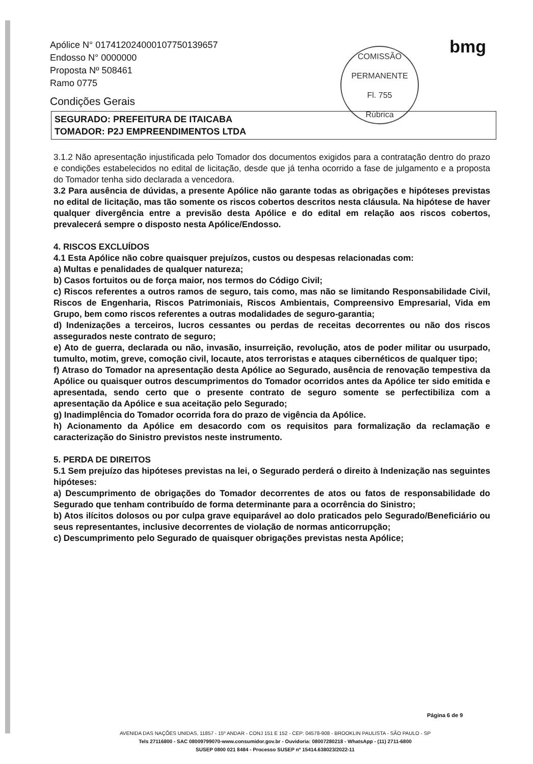Apólice N° 017412024000107750139657
Endosso N° 0000000
Proposta Nº 508461
Ramo 0775
Condições Gerais
COMISSÃO PERMANENTE
Fl. 755
Rúbrica
bmg
SEGURADO: PREFEITURA DE ITAICABA
TOMADOR: P2J EMPREENDIMENTOS LTDA
3.1.2 Não apresentação injustificada pelo Tomador dos documentos exigidos para a contratação dentro do prazo e condições estabelecidos no edital de licitação, desde que já tenha ocorrido a fase de julgamento e a proposta do Tomador tenha sido declarada a vencedora.
3.2 Para ausência de dúvidas, a presente Apólice não garante todas as obrigações e hipóteses previstas no edital de licitação, mas tão somente os riscos cobertos descritos nesta cláusula. Na hipótese de haver qualquer divergência entre a previsão desta Apólice e do edital em relação aos riscos cobertos, prevalecerá sempre o disposto nesta Apólice/Endosso.
4. RISCOS EXCLUÍDOS
4.1 Esta Apólice não cobre quaisquer prejuízos, custos ou despesas relacionadas com:
a) Multas e penalidades de qualquer natureza;
b) Casos fortuitos ou de força maior, nos termos do Código Civil;
c) Riscos referentes a outros ramos de seguro, tais como, mas não se limitando Responsabilidade Civil, Riscos de Engenharia, Riscos Patrimoniais, Riscos Ambientais, Compreensivo Empresarial, Vida em Grupo, bem como riscos referentes a outras modalidades de seguro-garantia;
d) Indenizações a terceiros, lucros cessantes ou perdas de receitas decorrentes ou não dos riscos assegurados neste contrato de seguro;
e) Ato de guerra, declarada ou não, invasão, insurreição, revolução, atos de poder militar ou usurpado, tumulto, motim, greve, comoção civil, locaute, atos terroristas e ataques cibernéticos de qualquer tipo;
f) Atraso do Tomador na apresentação desta Apólice ao Segurado, ausência de renovação tempestiva da Apólice ou quaisquer outros descumprimentos do Tomador ocorridos antes da Apólice ter sido emitida e apresentada, sendo certo que o presente contrato de seguro somente se perfectibiliza com a apresentação da Apólice e sua aceitação pelo Segurado;
g) Inadimplência do Tomador ocorrida fora do prazo de vigência da Apólice.
h) Acionamento da Apólice em desacordo com os requisitos para formalização da reclamação e caracterização do Sinistro previstos neste instrumento.
5. PERDA DE DIREITOS
5.1 Sem prejuízo das hipóteses previstas na lei, o Segurado perderá o direito à Indenização nas seguintes hipóteses:
a) Descumprimento de obrigações do Tomador decorrentes de atos ou fatos de responsabilidade do Segurado que tenham contribuído de forma determinante para a ocorrência do Sinistro;
b) Atos ilícitos dolosos ou por culpa grave equiparável ao dolo praticados pelo Segurado/Beneficiário ou seus representantes, inclusive decorrentes de violação de normas anticorrupção;
c) Descumprimento pelo Segurado de quaisquer obrigações previstas nesta Apólice;
Página 6 de 9
AVENIDA DAS NAÇÕES UNIDAS, 11857 - 15º ANDAR - CONJ 151 E 152 - CEP: 04578-908 - BROOKLIN PAULISTA - SÃO PAULO - SP
Tels 27116800 - SAC 08009799070-www.consumidor.gov.br - Ouvidoria: 08007280218 - WhatsApp - (11) 2711-6800
SUSEP 0800 021 8484 - Processo SUSEP nº 15414.638023/2022-11